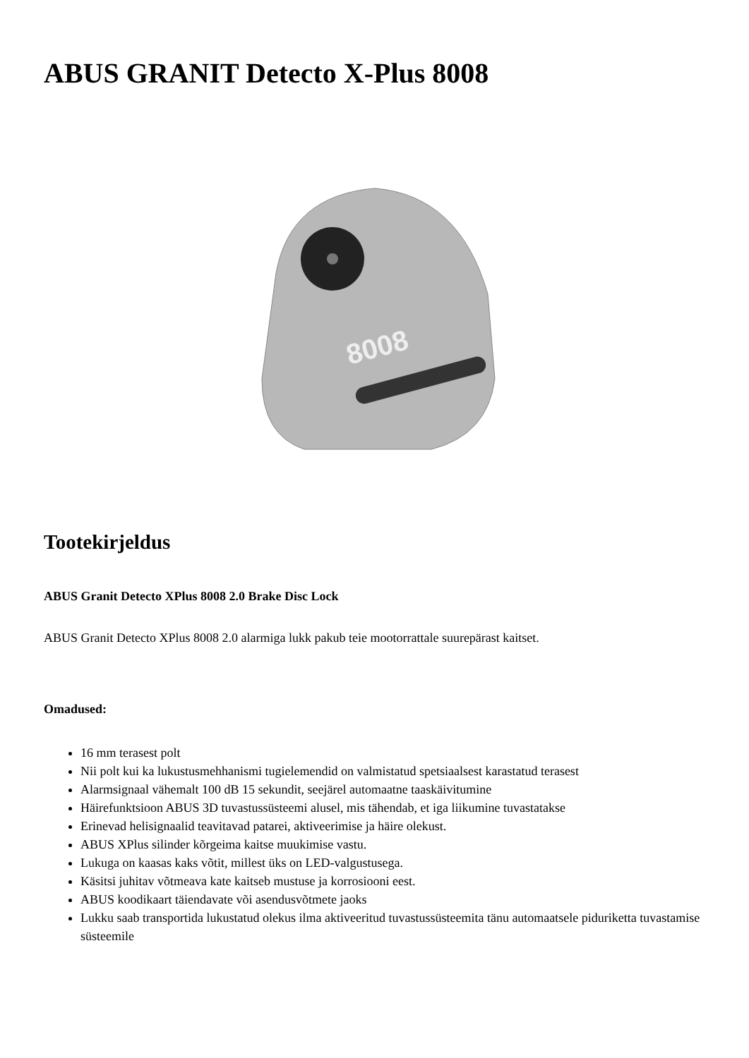ABUS GRANIT Detecto X-Plus 8008
8008
Tootekirjeldus
ABUS Granit Detecto XPlus 8008 2.0 Brake Disc Lock
ABUS Granit Detecto XPlus 8008 2.0 alarmiga lukk pakub teie mootorrattale suurepärast kaitset.
Omadused:
16 mm terasest polt
Nii polt kui ka lukustusmehhanismi tugielemendid on valmistatud spetsiaalsest karastatud terasest
Alarmsignaal vähemalt 100 dB 15 sekundit, seejärel automaatne taaskäivitumine
Häirefunktsioon ABUS 3D tuvastussüsteemi alusel, mis tähendab, et iga liikumine tuvastatakse
Erinevad helisignaalid teavitavad patarei, aktiveerimise ja häire olekust.
ABUS XPlus silinder kõrgeima kaitse muukimise vastu.
Lukuga on kaasas kaks võtit, millest üks on LED-valgustusega.
Käsitsi juhitav võtmeava kate kaitseb mustuse ja korrosiooni eest.
ABUS koodikaart täiendavate või asendusvõtmete jaoks
Lukku saab transportida lukustatud olekus ilma aktiveeritud tuvastussüsteemita tänu automaatsele piduriketta tuvastamise süsteemile